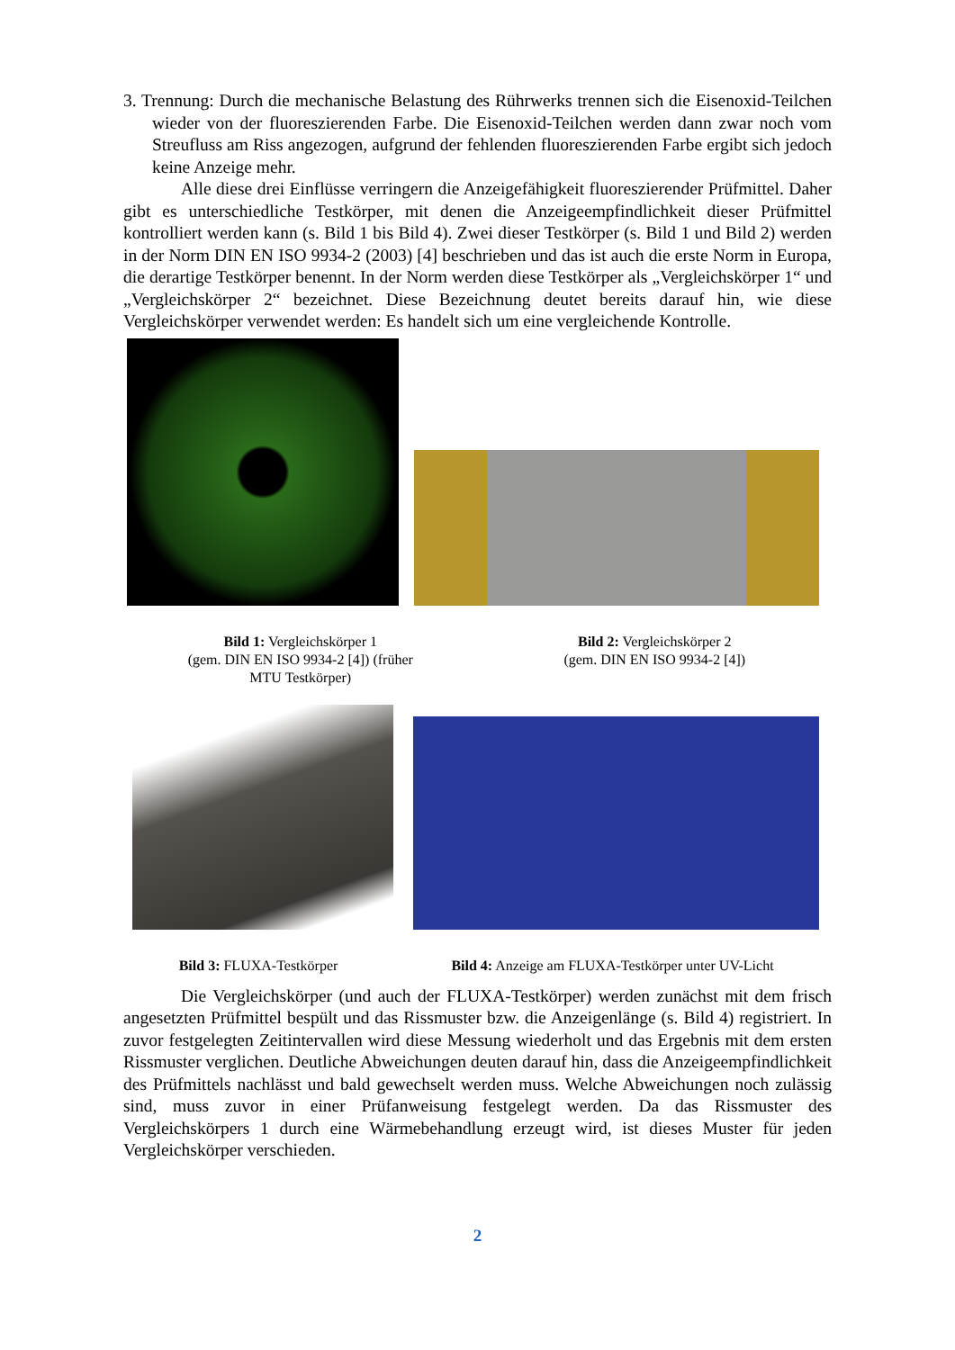3. Trennung: Durch die mechanische Belastung des Rührwerks trennen sich die Eisenoxid-Teilchen wieder von der fluoreszierenden Farbe. Die Eisenoxid-Teilchen werden dann zwar noch vom Streufluss am Riss angezogen, aufgrund der fehlenden fluoreszierenden Farbe ergibt sich jedoch keine Anzeige mehr.
Alle diese drei Einflüsse verringern die Anzeigefähigkeit fluoreszierender Prüfmittel. Daher gibt es unterschiedliche Testkörper, mit denen die Anzeigeempfindlichkeit dieser Prüfmittel kontrolliert werden kann (s. Bild 1 bis Bild 4). Zwei dieser Testkörper (s. Bild 1 und Bild 2) werden in der Norm DIN EN ISO 9934-2 (2003) [4] beschrieben und das ist auch die erste Norm in Europa, die derartige Testkörper benennt. In der Norm werden diese Testkörper als „Vergleichskörper 1“ und „Vergleichskörper 2“ bezeichnet. Diese Bezeichnung deutet bereits darauf hin, wie diese Vergleichskörper verwendet werden: Es handelt sich um eine vergleichende Kontrolle.
Bild 1: Vergleichskörper 1
(gem. DIN EN ISO 9934-2 [4]) (früher
MTU Testkörper)
Bild 2: Vergleichskörper 2
(gem. DIN EN ISO 9934-2 [4])
Bild 3: FLUXA-Testkörper Bild 4: Anzeige am FLUXA-Testkörper unter UV-Licht
Die Vergleichskörper (und auch der FLUXA-Testkörper) werden zunächst mit dem frisch angesetzten Prüfmittel bespült und das Rissmuster bzw. die Anzeigenlänge (s. Bild 4) registriert. In zuvor festgelegten Zeitintervallen wird diese Messung wiederholt und das Ergebnis mit dem ersten Rissmuster verglichen. Deutliche Abweichungen deuten darauf hin, dass die Anzeigeempfindlichkeit des Prüfmittels nachlässt und bald gewechselt werden muss. Welche Abweichungen noch zulässig sind, muss zuvor in einer Prüfanweisung festgelegt werden. Da das Rissmuster des Vergleichskörpers 1 durch eine Wärmebehandlung erzeugt wird, ist dieses Muster für jeden Vergleichskörper verschieden.
2